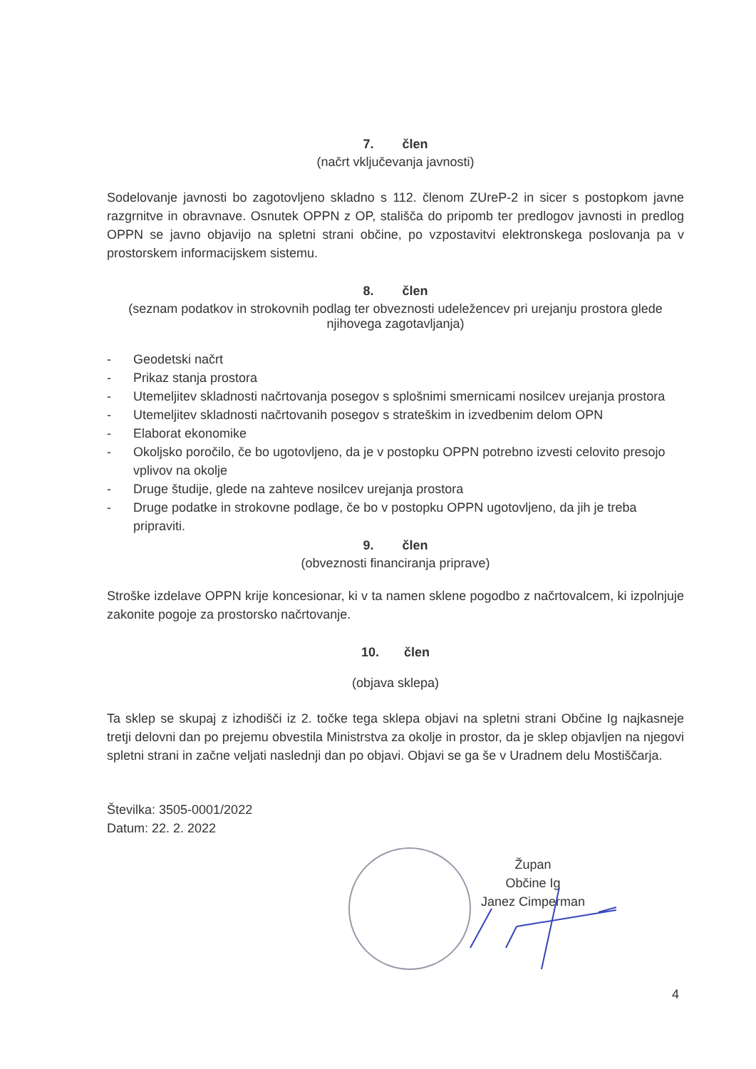7. člen
(načrt vključevanja javnosti)
Sodelovanje javnosti bo zagotovljeno skladno s 112. členom ZUreP-2 in sicer s postopkom javne razgrnitve in obravnave. Osnutek OPPN z OP, stališča do pripomb ter predlogov javnosti in predlog OPPN se javno objavijo na spletni strani občine, po vzpostavitvi elektronskega poslovanja pa v prostorskem informacijskem sistemu.
8. člen
(seznam podatkov in strokovnih podlag ter obveznosti udeležencev pri urejanju prostora glede njihovega zagotavljanja)
- Geodetski načrt
- Prikaz stanja prostora
- Utemeljitev skladnosti načrtovanja posegov s splošnimi smernicami nosilcev urejanja prostora
- Utemeljitev skladnosti načrtovanih posegov s strateškim in izvedbenim delom OPN
- Elaborat ekonomike
- Okoljsko poročilo, če bo ugotovljeno, da je v postopku OPPN potrebno izvesti celovito presojo vplivov na okolje
- Druge študije, glede na zahteve nosilcev urejanja prostora
- Druge podatke in strokovne podlage, če bo v postopku OPPN ugotovljeno, da jih je treba pripraviti.
9. člen
(obveznosti financiranja priprave)
Stroške izdelave OPPN krije koncesionar, ki v ta namen sklene pogodbo z načrtovalcem, ki izpolnjuje zakonite pogoje za prostorsko načrtovanje.
10. člen
(objava sklepa)
Ta sklep se skupaj z izhodišči iz 2. točke tega sklepa objavi na spletni strani Občine Ig najkasneje tretji delovni dan po prejemu obvestila Ministrstva za okolje in prostor, da je sklep objavljen na njegovi spletni strani in začne veljati naslednji dan po objavi. Objavi se ga še v Uradnem delu Mostiščarja.
Številka: 3505-0001/2022
Datum: 22. 2. 2022
Župan
Občine Ig
Janez Cimperman
4